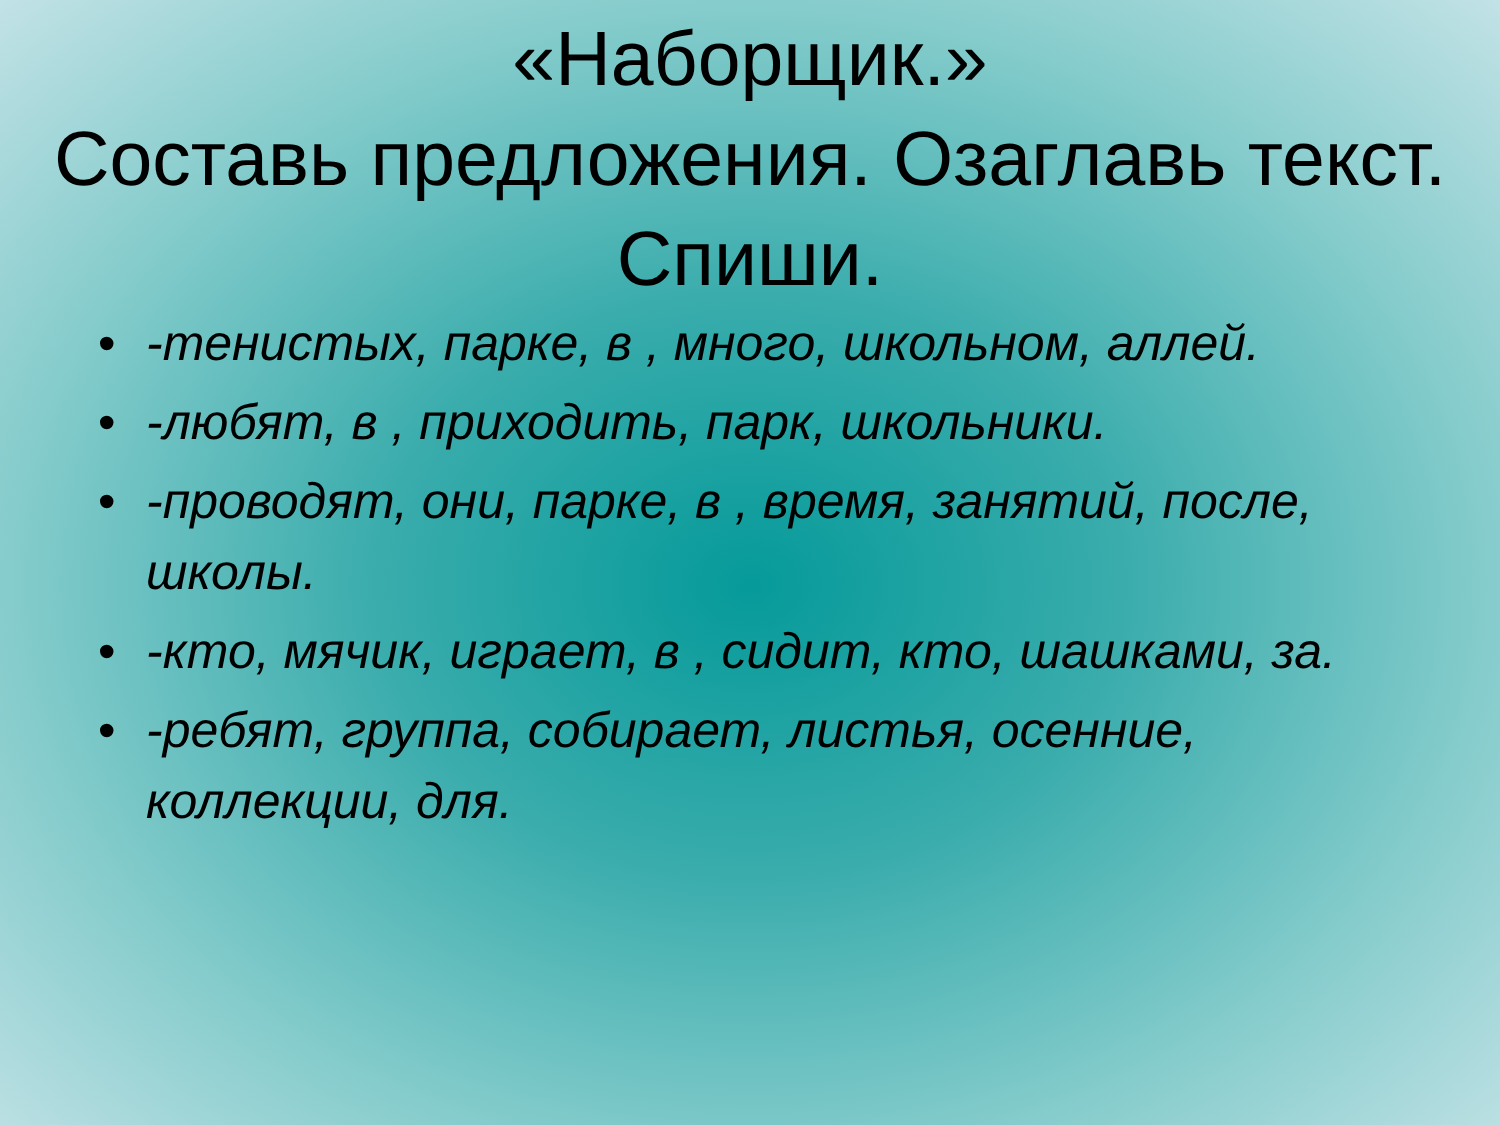«Наборщик.»
Составь предложения. Озаглавь текст. Спиши.
• -тенистых, парке, в , много, школьном, аллей.
• -любят, в , приходить, парк, школьники.
• -проводят, они, парке, в , время, занятий, после, школы.
• -кто, мячик, играет, в , сидит, кто, шашками, за.
• -ребят, группа, собирает, листья, осенние, коллекции, для.